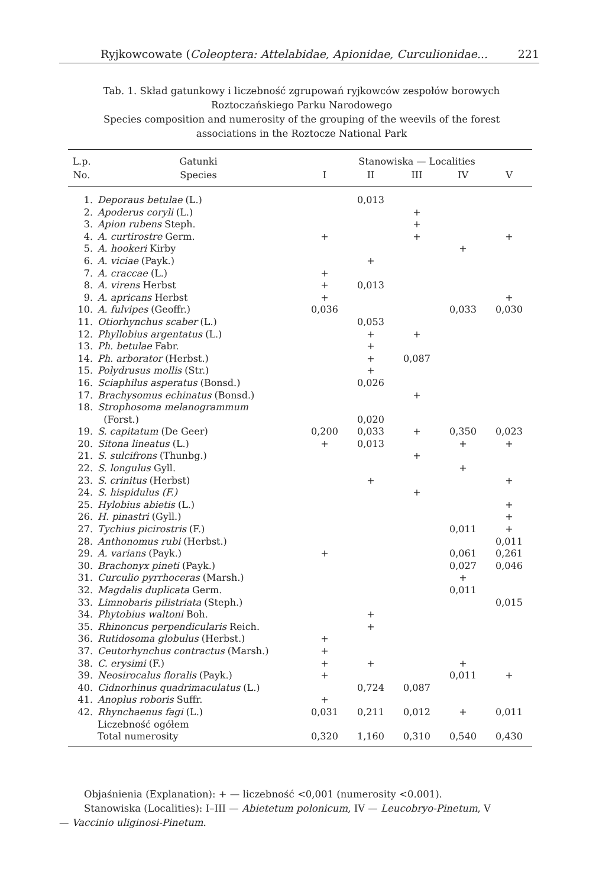Ryjkowcowate (Coleoptera: Attelabidae, Apionidae, Curculionidae... 221
Tab. 1. Skład gatunkowy i liczebność zgrupowań ryjkowców zespołów borowych Roztoczańskiego Parku Narodowego
Species composition and numerosity of the grouping of the weevils of the forest associations in the Roztocze National Park
| L.p. | Gatunki | Stanowiska — Localities | | | | |
| --- | --- | --- | --- | --- | --- | --- |
| No. | Species | I | II | III | IV | V |
| 1. | Deporaus betulae (L.) | | 0,013 | | | |
| 2. | Apoderus coryli (L.) | | | + | | |
| 3. | Apion rubens Steph. | | | + | | |
| 4. | A. curtirostre Germ. | + | | + | | + |
| 5. | A. hookeri Kirby | | | | + | |
| 6. | A. viciae (Payk.) | | + | | | |
| 7. | A. craccae (L.) | + | | | | |
| 8. | A. virens Herbst | + | 0,013 | | | |
| 9. | A. apricans Herbst | + | | | | + |
| 10. | A. fulvipes (Geoffr.) | 0,036 | | | 0,033 | 0,030 |
| 11. | Otiorhynchus scaber (L.) | | 0,053 | | | |
| 12. | Phyllobius argentatus (L.) | | + | + | | |
| 13. | Ph. betulae Fabr. | | + | | | |
| 14. | Ph. arborator (Herbst.) | | + | 0,087 | | |
| 15. | Polydrusus mollis (Str.) | | + | | | |
| 16. | Sciaphilus asperatus (Bonsd.) | | 0,026 | | | |
| 17. | Brachysomus echinatus (Bonsd.) | | | + | | |
| 18. | Strophosoma melanogrammum (Forst.) | | 0,020 | | | |
| 19. | S. capitatum (De Geer) | 0,200 | 0,033 | + | 0,350 | 0,023 |
| 20. | Sitona lineatus (L.) | + | 0,013 | | + | + |
| 21. | S. sulcifrons (Thunbg.) | | | + | | |
| 22. | S. longulus Gyll. | | | | + | |
| 23. | S. crinitus (Herbst) | | + | | | + |
| 24. | S. hispidulus (F.) | | | + | | |
| 25. | Hylobius abietis (L.) | | | | | + |
| 26. | H. pinastri (Gyll.) | | | | | + |
| 27. | Tychius picirostris (F.) | | | | 0,011 | + |
| 28. | Anthonomus rubi (Herbst.) | | | | | 0,011 |
| 29. | A. varians (Payk.) | + | | | 0,061 | 0,261 |
| 30. | Brachonyx pineti (Payk.) | | | | 0,027 | 0,046 |
| 31. | Curculio pyrrhoceras (Marsh.) | | | | + | |
| 32. | Magdalis duplicata Germ. | | | | 0,011 | |
| 33. | Limnobaris pilistriata (Steph.) | | | | | 0,015 |
| 34. | Phytobius waltoni Boh. | | + | | | |
| 35. | Rhinoncus perpendicularis Reich. | | + | | | |
| 36. | Rutidosoma globulus (Herbst.) | + | | | | |
| 37. | Ceutorhynchus contractus (Marsh.) | + | | | | |
| 38. | C. erysimi (F.) | + | + | | + | |
| 39. | Neosirocalus floralis (Payk.) | + | | | 0,011 | + |
| 40. | Cidnorhinus quadrimaculatus (L.) | | 0,724 | 0,087 | | |
| 41. | Anoplus roboris Suffr. | + | | | | |
| 42. | Rhynchaenus fagi (L.) | 0,031 | 0,211 | 0,012 | + | 0,011 |
| | Liczebność ogółem Total numerosity | 0,320 | 1,160 | 0,310 | 0,540 | 0,430 |
Objaśnienia (Explanation): + — liczebność <0,001 (numerosity <0.001).
Stanowiska (Localities): I–III — Abietetum polonicum, IV — Leucobryo-Pinetum, V
— Vaccinio uliginosi-Pinetum.